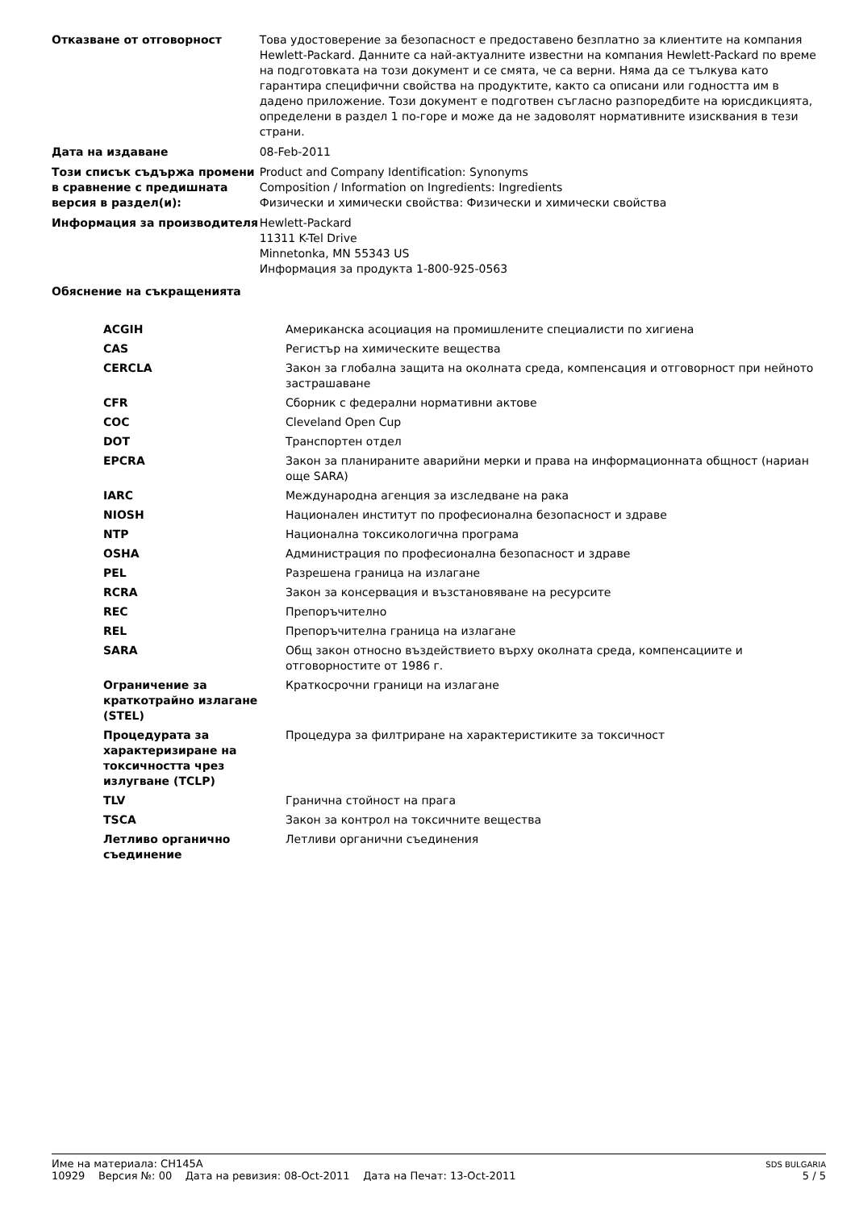| Отказване от отговорност | Това удостоверение за безопасност е предоставено безплатно за клиентите на компания Hewlett-Packard. Данните са най-актуалните известни на компания Hewlett-Packard по време на подготовката на този документ и се смята, че са верни. Няма да се тълкува като гарантира специфични свойства на продуктите, както са описани или годността им в дадено приложение. Този документ е подготвен съгласно разпоредбите на юрисдикцията, определени в раздел 1 по-горе и може да не задоволят нормативните изисквания в тези страни. |
| Дата на издаване | 08-Feb-2011 |
| Този списък съдържа промени в сравнение с предишната версия в раздел(и): | Product and Company Identification: Synonyms Composition / Information on Ingredients: Ingredients Физически и химически свойства: Физически и химически свойства |
| Информация за производителя | Hewlett-Packard 11311 K-Tel Drive Minnetonka, MN 55343 US Информация за продукта 1-800-925-0563 |
Обяснение на съкращенията
| ACGIH | Американска асоциация на промишлените специалисти по хигиена |
| CAS | Регистър на химическите вещества |
| CERCLA | Закон за глобална защита на околната среда, компенсация и отговорност при нейното застрашаване |
| CFR | Сборник с федерални нормативни актове |
| COC | Cleveland Open Cup |
| DOT | Транспортен отдел |
| EPCRA | Закон за планираните аварийни мерки и права на информационната общност (нариан още SARA) |
| IARC | Международна агенция за изследване на рака |
| NIOSH | Национален институт по професионална безопасност и здраве |
| NTP | Национална токсикологична програма |
| OSHA | Администрация по професионална безопасност и здраве |
| PEL | Разрешена граница на излагане |
| RCRA | Закон за консервация и възстановяване на ресурсите |
| REC | Препоръчително |
| REL | Препоръчителна граница на излагане |
| SARA | Общ закон относно въздействието върху околната среда, компенсациите и отговорностите от 1986 г. |
| Ограничение за краткотрайно излагане (STEL) | Краткосрочни граници на излагане |
| Процедурата за характеризиране на токсичността чрез излугване (TCLP) | Процедура за филтриране на характеристиките за токсичност |
| TLV | Гранична стойност на прага |
| TSCA | Закон за контрол на токсичните вещества |
| Летливо органично съединение | Летливи органични съединения |
Име на материала: CH145A
10929 Версия №: 00 Дата на ревизия: 08-Oct-2011 Дата на Печат: 13-Oct-2011
SDS BULGARIA
5 / 5